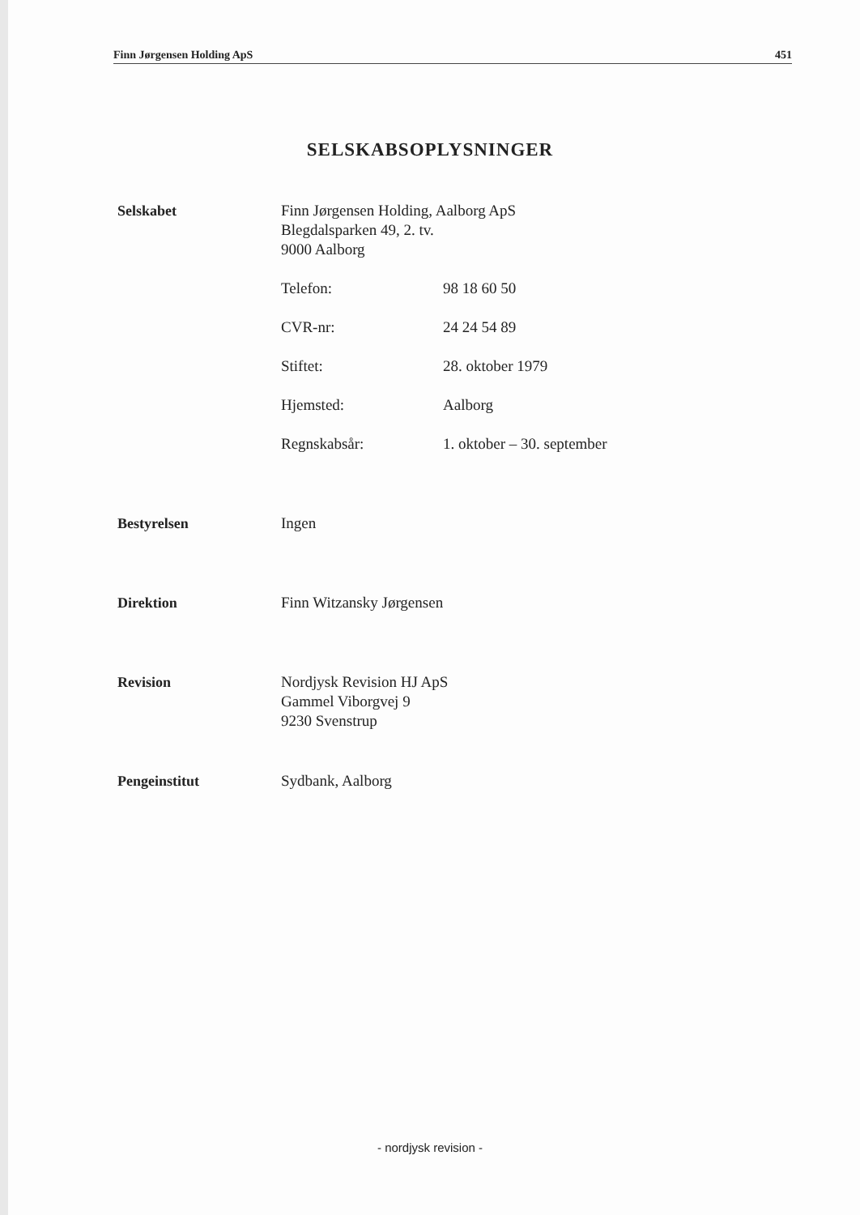Finn Jørgensen Holding ApS 451
SELSKABSOPLYSNINGER
Selskabet Finn Jørgensen Holding, Aalborg ApS
Blegdalsparken 49, 2. tv.
9000 Aalborg
Telefon: 98 18 60 50
CVR-nr: 24 24 54 89
Stiftet: 28. oktober 1979
Hjemsted: Aalborg
Regnskabsår: 1. oktober – 30. september
Bestyrelsen Ingen
Direktion Finn Witzansky Jørgensen
Revision Nordjysk Revision HJ ApS
Gammel Viborgvej 9
9230 Svenstrup
Pengeinstitut Sydbank, Aalborg
- nordjysk revision -